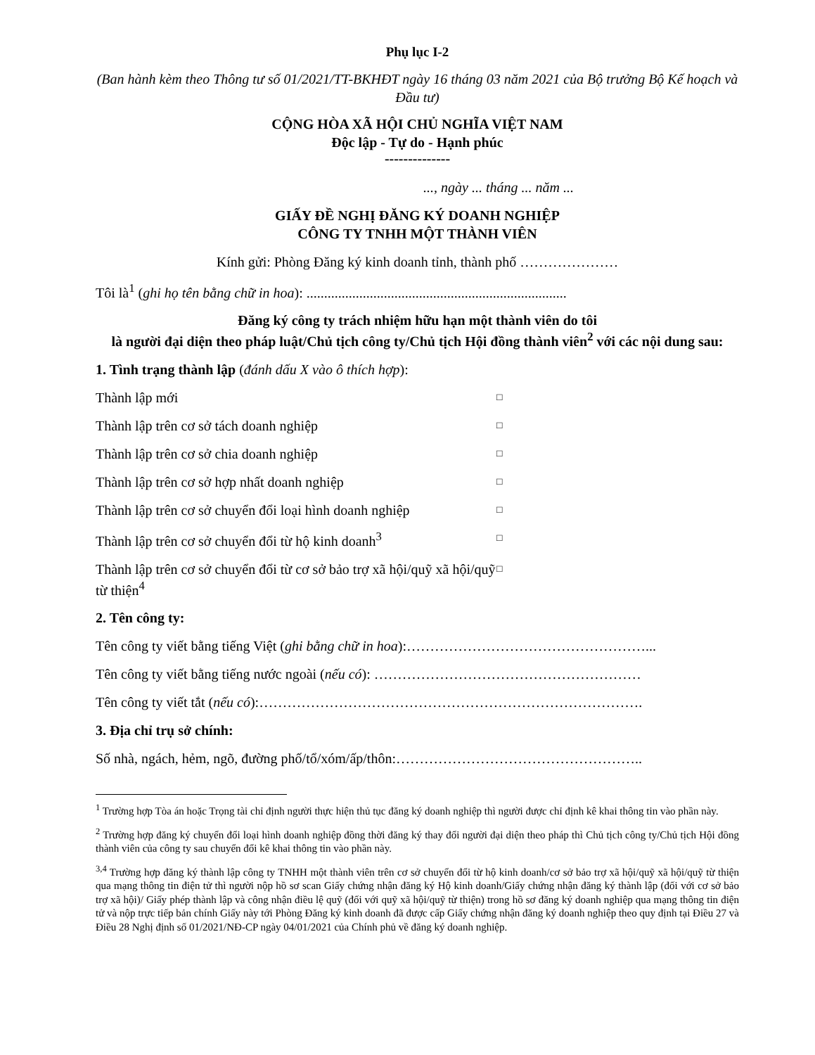Phụ lục I-2
(Ban hành kèm theo Thông tư số 01/2021/TT-BKHĐT ngày 16 tháng 03 năm 2021 của Bộ trưởng Bộ Kế hoạch và Đầu tư)
CỘNG HÒA XÃ HỘI CHỦ NGHĨA VIỆT NAM
Độc lập - Tự do - Hạnh phúc
--------------
..., ngày ... tháng ... năm ...
GIẤY ĐỀ NGHỊ ĐĂNG KÝ DOANH NGHIỆP
CÔNG TY TNHH MỘT THÀNH VIÊN
Kính gửi: Phòng Đăng ký kinh doanh tỉnh, thành phố …………………
Tôi là<sup>1</sup> (ghi họ tên bằng chữ in hoa): ..........................................................................
Đăng ký công ty trách nhiệm hữu hạn một thành viên do tôi
là người đại diện theo pháp luật/Chủ tịch công ty/Chủ tịch Hội đồng thành viên<sup>2</sup> với các nội dung sau:
1. Tình trạng thành lập (đánh dấu X vào ô thích hợp):
Thành lập mới
□
Thành lập trên cơ sở tách doanh nghiệp
□
Thành lập trên cơ sở chia doanh nghiệp
□
Thành lập trên cơ sở hợp nhất doanh nghiệp
□
Thành lập trên cơ sở chuyển đổi loại hình doanh nghiệp
□
Thành lập trên cơ sở chuyển đổi từ hộ kinh doanh<sup>3</sup>
□
Thành lập trên cơ sở chuyển đổi từ cơ sở bảo trợ xã hội/quỹ xã hội/quỹ từ thiện<sup>4</sup>
□
2. Tên công ty:
Tên công ty viết bằng tiếng Việt (ghi bằng chữ in hoa):……………………………………………...
Tên công ty viết bằng tiếng nước ngoài (nếu có): …………………………………………………
Tên công ty viết tắt (nếu có):……………………………………………………………………….
3. Địa chỉ trụ sở chính:
Số nhà, ngách, hẻm, ngõ, đường phố/tổ/xóm/ấp/thôn:……………………………………………..
<sup>1</sup> Trường hợp Tòa án hoặc Trọng tài chỉ định người thực hiện thủ tục đăng ký doanh nghiệp thì người được chỉ định kê khai thông tin vào phần này.
<sup>2</sup> Trường hợp đăng ký chuyển đổi loại hình doanh nghiệp đồng thời đăng ký thay đổi người đại diện theo pháp thì Chủ tịch công ty/Chủ tịch Hội đồng thành viên của công ty sau chuyển đổi kê khai thông tin vào phần này.
<sup>3,4</sup> Trường hợp đăng ký thành lập công ty TNHH một thành viên trên cơ sở chuyển đổi từ hộ kinh doanh/cơ sở bảo trợ xã hội/quỹ xã hội/quỹ từ thiện qua mạng thông tin điện tử thì người nộp hồ sơ scan Giấy chứng nhận đăng ký Hộ kinh doanh/Giấy chứng nhận đăng ký thành lập (đối với cơ sở bảo trợ xã hội)/ Giấy phép thành lập và công nhận điều lệ quỹ (đối với quỹ xã hội/quỹ từ thiện) trong hồ sơ đăng ký doanh nghiệp qua mạng thông tin điện tử và nộp trực tiếp bản chính Giấy này tới Phòng Đăng ký kinh doanh đã được cấp Giấy chứng nhận đăng ký doanh nghiệp theo quy định tại Điều 27 và Điều 28 Nghị định số 01/2021/NĐ-CP ngày 04/01/2021 của Chính phủ về đăng ký doanh nghiệp.